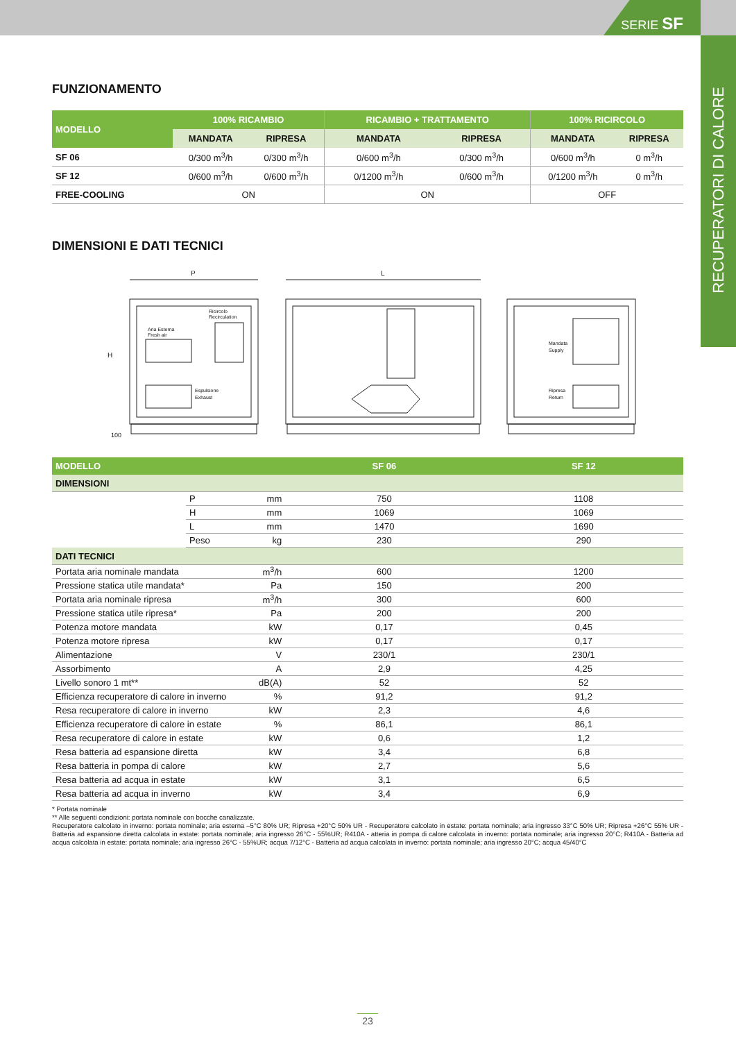SERIE SF
RECUPERATORI DI CALORE
FUNZIONAMENTO
| MODELLO | 100% RICAMBIO | | RICAMBIO + TRATTAMENTO | | 100% RICIRCOLO | |
| --- | --- | --- | --- | --- | --- | --- |
| | MANDATA | RIPRESA | MANDATA | RIPRESA | MANDATA | RIPRESA |
| SF 06 | 0/300 m<sup>3</sup>/h | 0/300 m<sup>3</sup>/h | 0/600 m<sup>3</sup>/h | 0/300 m<sup>3</sup>/h | 0/600 m<sup>3</sup>/h | 0 m<sup>3</sup>/h |
| SF 12 | 0/600 m<sup>3</sup>/h | 0/600 m<sup>3</sup>/h | 0/1200 m<sup>3</sup>/h | 0/600 m<sup>3</sup>/h | 0/1200 m<sup>3</sup>/h | 0 m<sup>3</sup>/h |
| FREE-COOLING | ON | | ON | | OFF | |
DIMENSIONI E DATI TECNICI
P
L
H
100
Aria Esterna
Fresh air
Ricircolo
Recirculation
Espulsione
Exhaust
Mandata
Supply
Ripresa
Return
| MODELLO | | | SF 06 | SF 12 |
| DIMENSIONI | | | | |
| | P | mm | 750 | 1108 |
| | H | mm | 1069 | 1069 |
| | L | mm | 1470 | 1690 |
| | Peso | kg | 230 | 290 |
| DATI TECNICI | | | | |
| Portata aria nominale mandata | | m<sup>3</sup>/h | 600 | 1200 |
| Pressione statica utile mandata* | | Pa | 150 | 200 |
| Portata aria nominale ripresa | | m<sup>3</sup>/h | 300 | 600 |
| Pressione statica utile ripresa* | | Pa | 200 | 200 |
| Potenza motore mandata | | kW | 0,17 | 0,45 |
| Potenza motore ripresa | | kW | 0,17 | 0,17 |
| Alimentazione | | V | 230/1 | 230/1 |
| Assorbimento | | A | 2,9 | 4,25 |
| Livello sonoro 1 mt** | | dB(A) | 52 | 52 |
| Efficienza recuperatore di calore in inverno | | % | 91,2 | 91,2 |
| Resa recuperatore di calore in inverno | | kW | 2,3 | 4,6 |
| Efficienza recuperatore di calore in estate | | % | 86,1 | 86,1 |
| Resa recuperatore di calore in estate | | kW | 0,6 | 1,2 |
| Resa batteria ad espansione diretta | | kW | 3,4 | 6,8 |
| Resa batteria in pompa di calore | | kW | 2,7 | 5,6 |
| Resa batteria ad acqua in estate | | kW | 3,1 | 6,5 |
| Resa batteria ad acqua in inverno | | kW | 3,4 | 6,9 |
* Portata nominale
** Alle seguenti condizioni: portata nominale con bocche canalizzate.
Recuperatore calcolato in inverno: portata nominale; aria esterna –5°C 80% UR; Ripresa +20°C 50% UR - Recuperatore calcolato in estate: portata nominale; aria ingresso 33°C 50% UR; Ripresa +26°C 55% UR - Batteria ad espansione diretta calcolata in estate: portata nominale; aria ingresso 26°C - 55%UR; R410A - atteria in pompa di calore calcolata in inverno: portata nominale; aria ingresso 20°C; R410A - Batteria ad acqua calcolata in estate: portata nominale; aria ingresso 26°C - 55%UR; acqua 7/12°C - Batteria ad acqua calcolata in inverno: portata nominale; aria ingresso 20°C; acqua 45/40°C
23